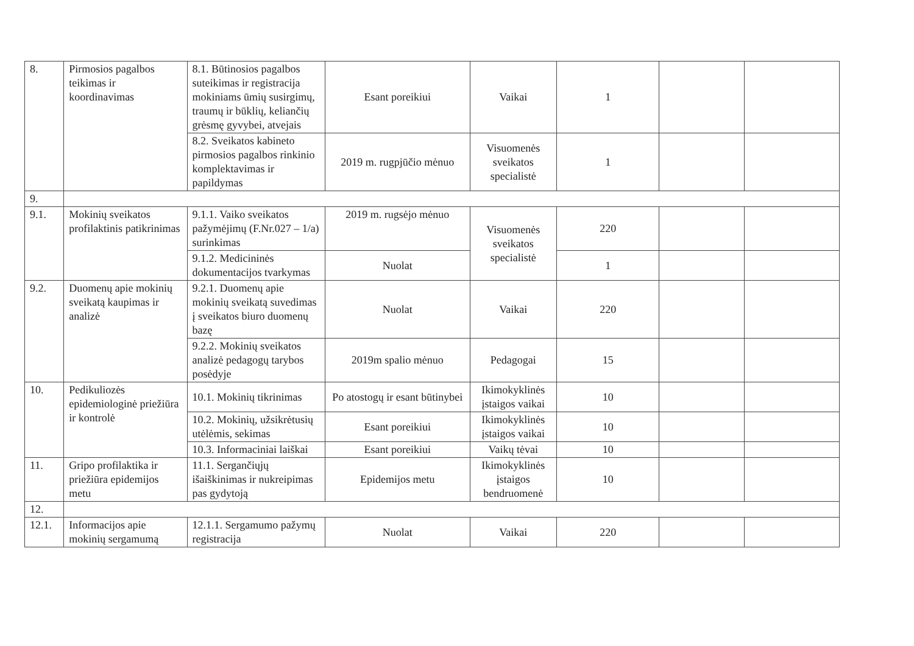| 8. | Pirmosios pagalbos teikimas ir koordinavimas | 8.1. Būtinosios pagalbos suteikimas ir registracija mokiniams ūmių susirgimų, traumų ir būklių, keliančių grėsmę gyvybei, atvejais | Esant poreikiui | Vaikai | 1 | | |
| | | 8.2. Sveikatos kabineto pirmosios pagalbos rinkinio komplektavimas ir papildymas | 2019 m. rugpjūčio mėnuo | Visuomenės sveikatos specialistė | 1 | | |
| 9. | | | | | | | |
| 9.1. | Mokinių sveikatos profilaktinis patikrinimas | 9.1.1. Vaiko sveikatos pažymėjimų (F.Nr.027 – 1/a) surinkimas | 2019 m. rugsėjo mėnuo | Visuomenės sveikatos specialistė | 220 | | |
| | | 9.1.2. Medicininės dokumentacijos tvarkymas | Nuolat | | 1 | | |
| 9.2. | Duomenų apie mokinių sveikatą kaupimas ir analizė | 9.2.1. Duomenų apie mokinių sveikatą suvedimas į sveikatos biuro duomenų bazę | Nuolat | Vaikai | 220 | | |
| | | 9.2.2. Mokinių sveikatos analizė pedagogų tarybos posėdyje | 2019m spalio mėnuo | Pedagogai | 15 | | |
| 10. | Pedikuliozės epidemiologinė priežiūra ir kontrolė | 10.1. Mokinių tikrinimas | Po atostogų ir esant būtinybei | Ikimokyklinės įstaigos vaikai | 10 | | |
| | | 10.2. Mokinių, užsikrėtusių utėlėmis, sekimas | Esant poreikiui | Ikimokyklinės įstaigos vaikai | 10 | | |
| | | 10.3. Informaciniai laiškai | Esant poreikiui | Vaikų tėvai | 10 | | |
| 11. | Gripo profilaktika ir priežiūra epidemijos metu | 11.1. Sergančiųjų išaiškinimas ir nukreipimas pas gydytoją | Epidemijos metu | Ikimokyklinės įstaigos bendruomenė | 10 | | |
| 12. | | | | | | | |
| 12.1. | Informacijos apie mokinių sergamumą | 12.1.1. Sergamumo pažymų registracija | Nuolat | Vaikai | 220 | | |